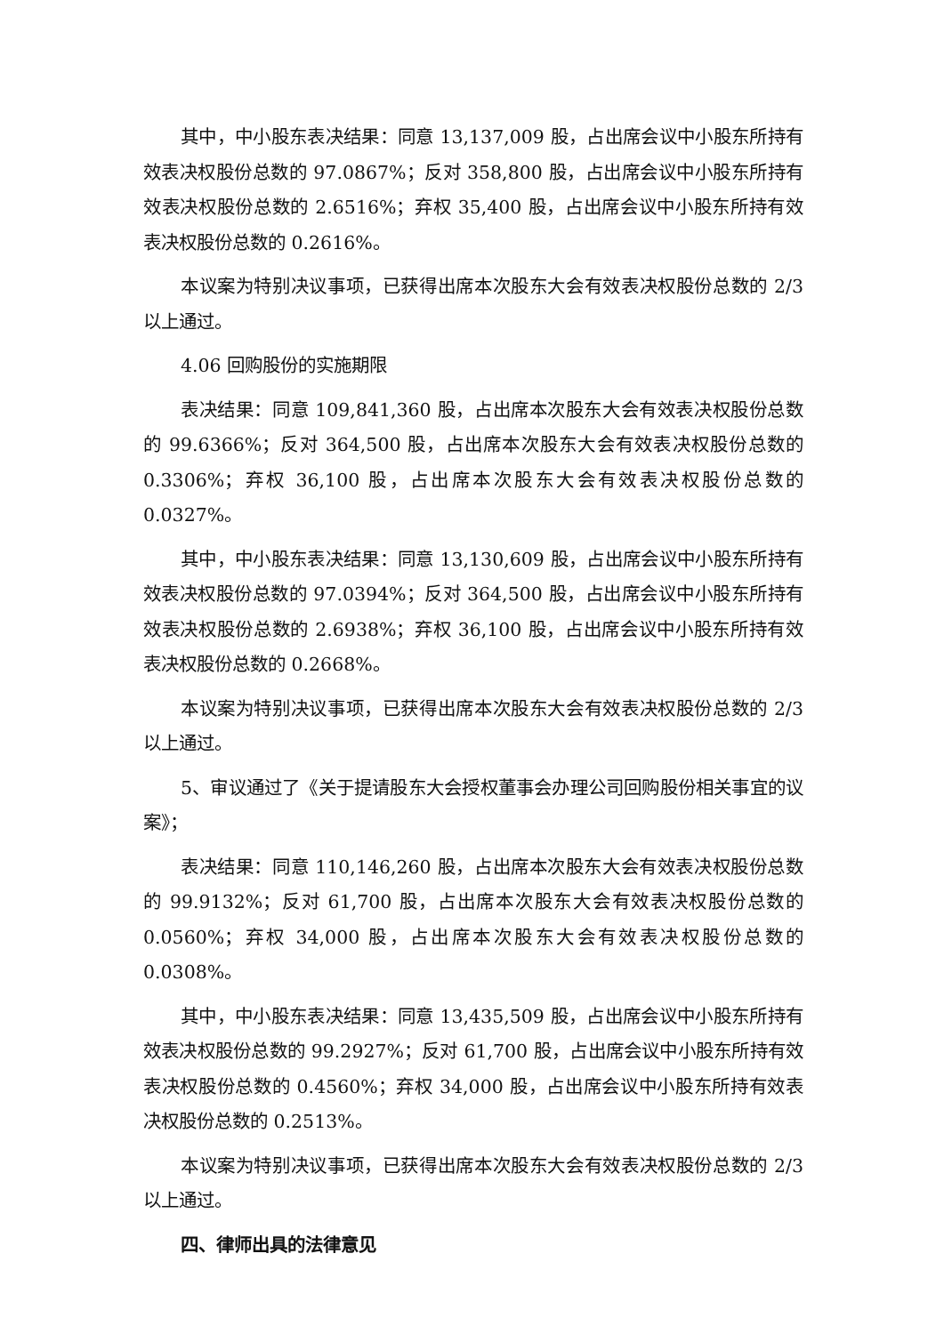其中，中小股东表决结果：同意 13,137,009 股，占出席会议中小股东所持有效表决权股份总数的 97.0867%；反对 358,800 股，占出席会议中小股东所持有效表决权股份总数的 2.6516%；弃权 35,400 股，占出席会议中小股东所持有效表决权股份总数的 0.2616%。
本议案为特别决议事项，已获得出席本次股东大会有效表决权股份总数的 2/3 以上通过。
4.06 回购股份的实施期限
表决结果：同意 109,841,360 股，占出席本次股东大会有效表决权股份总数的 99.6366%；反对 364,500 股，占出席本次股东大会有效表决权股份总数的 0.3306%；弃权 36,100 股，占出席本次股东大会有效表决权股份总数的 0.0327%。
其中，中小股东表决结果：同意 13,130,609 股，占出席会议中小股东所持有效表决权股份总数的 97.0394%；反对 364,500 股，占出席会议中小股东所持有效表决权股份总数的 2.6938%；弃权 36,100 股，占出席会议中小股东所持有效表决权股份总数的 0.2668%。
本议案为特别决议事项，已获得出席本次股东大会有效表决权股份总数的 2/3 以上通过。
5、审议通过了《关于提请股东大会授权董事会办理公司回购股份相关事宜的议案》；
表决结果：同意 110,146,260 股，占出席本次股东大会有效表决权股份总数的 99.9132%；反对 61,700 股，占出席本次股东大会有效表决权股份总数的 0.0560%；弃权 34,000 股，占出席本次股东大会有效表决权股份总数的 0.0308%。
其中，中小股东表决结果：同意 13,435,509 股，占出席会议中小股东所持有效表决权股份总数的 99.2927%；反对 61,700 股，占出席会议中小股东所持有效表决权股份总数的 0.4560%；弃权 34,000 股，占出席会议中小股东所持有效表决权股份总数的 0.2513%。
本议案为特别决议事项，已获得出席本次股东大会有效表决权股份总数的 2/3 以上通过。
四、律师出具的法律意见